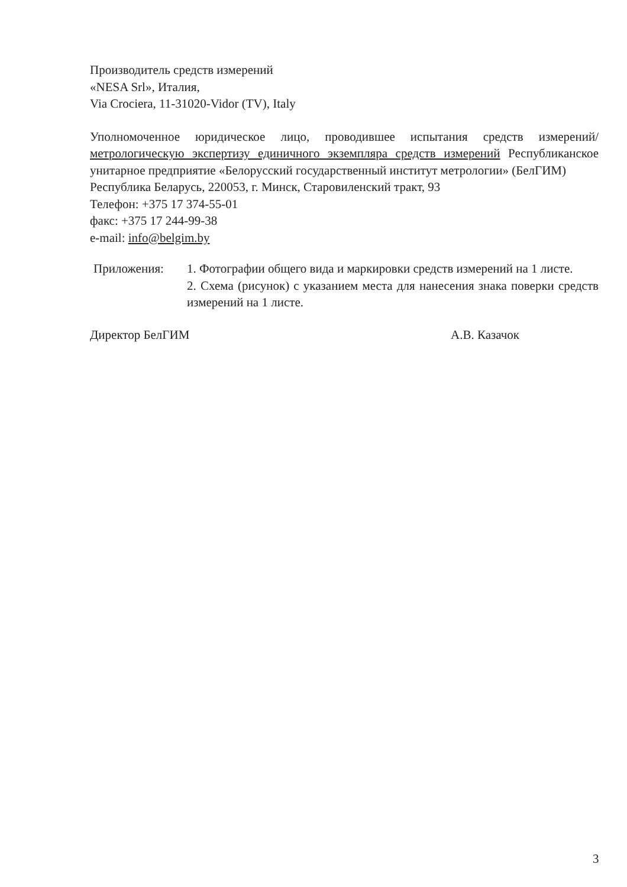Производитель средств измерений
«NESA Srl», Италия,
Via Crociera, 11-31020-Vidor (TV), Italy
Уполномоченное юридическое лицо, проводившее испытания средств измерений/метрологическую экспертизу единичного экземпляра средств измерений Республиканское унитарное предприятие «Белорусский государственный институт метрологии» (БелГИМ)
Республика Беларусь, 220053, г. Минск, Старовиленский тракт, 93
Телефон: +375 17 374-55-01
факс: +375 17 244-99-38
e-mail: info@belgim.by
Приложения: 1. Фотографии общего вида и маркировки средств измерений на 1 листе.
2. Схема (рисунок) с указанием места для нанесения знака поверки средств измерений на 1 листе.
Директор БелГИМ А.В. Казачок
3